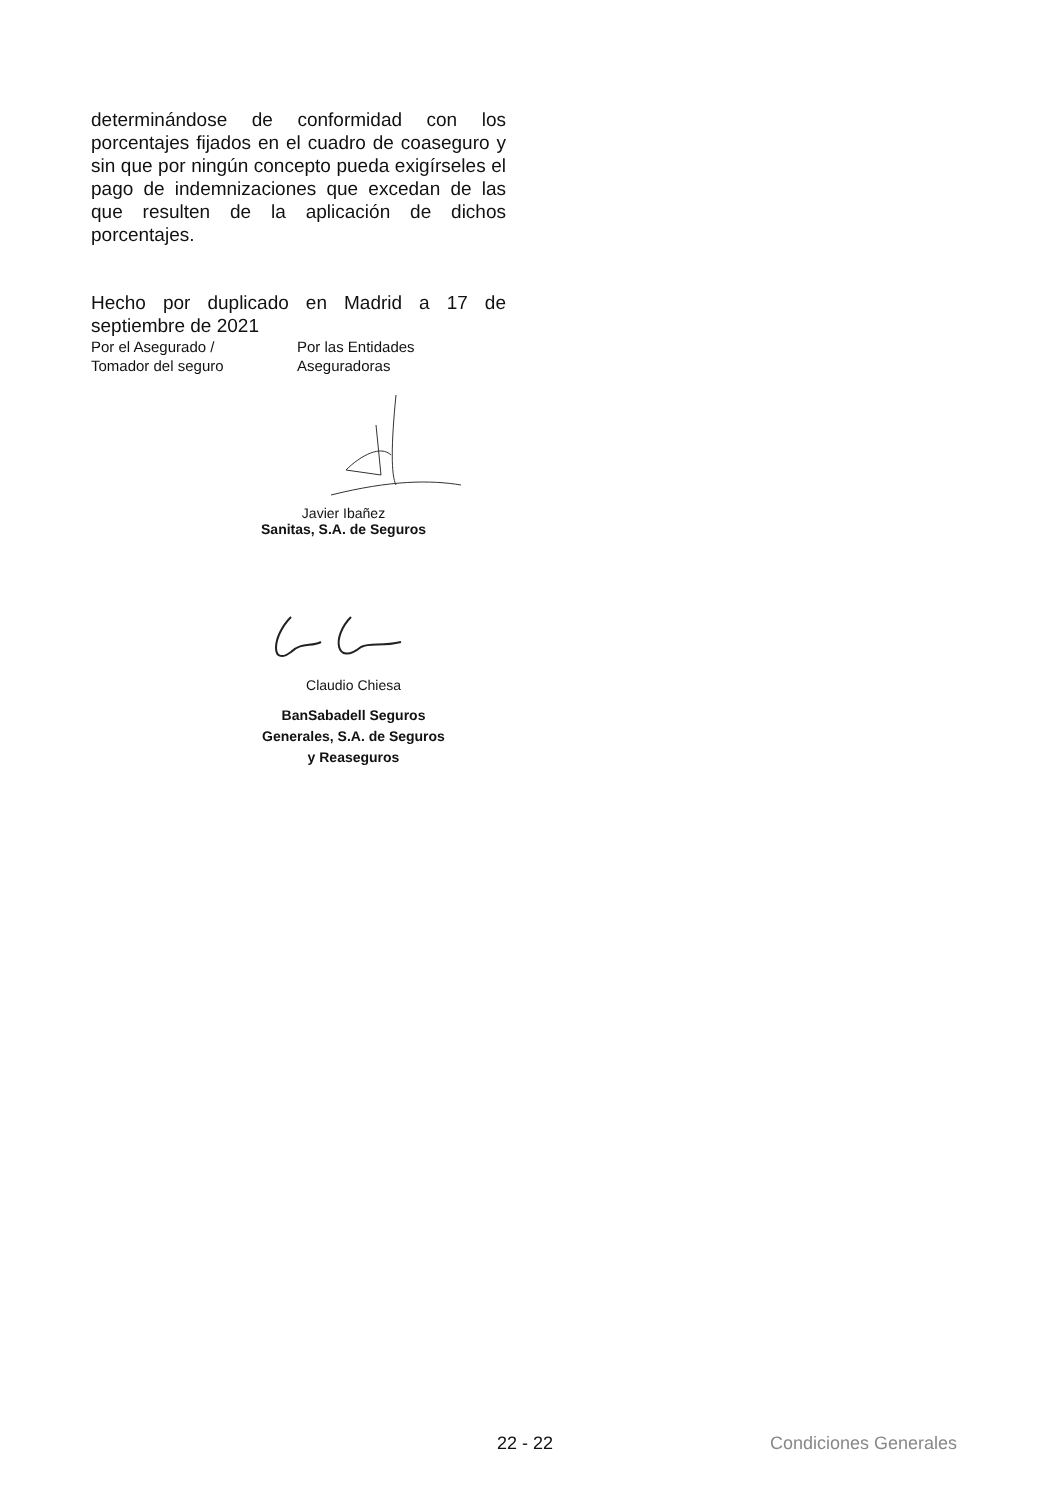determinándose de conformidad con los porcentajes fijados en el cuadro de coaseguro y sin que por ningún concepto pueda exigírseles el pago de indemnizaciones que excedan de las que resulten de la aplicación de dichos porcentajes.
Hecho por duplicado en Madrid a 17 de septiembre de 2021
Por el Asegurado /
Tomador del seguro
Por las Entidades
Aseguradoras
Javier Ibañez
Sanitas, S.A. de Seguros
Claudio Chiesa
BanSabadell Seguros
Generales, S.A. de Seguros
y Reaseguros
22 - 22 Condiciones Generales